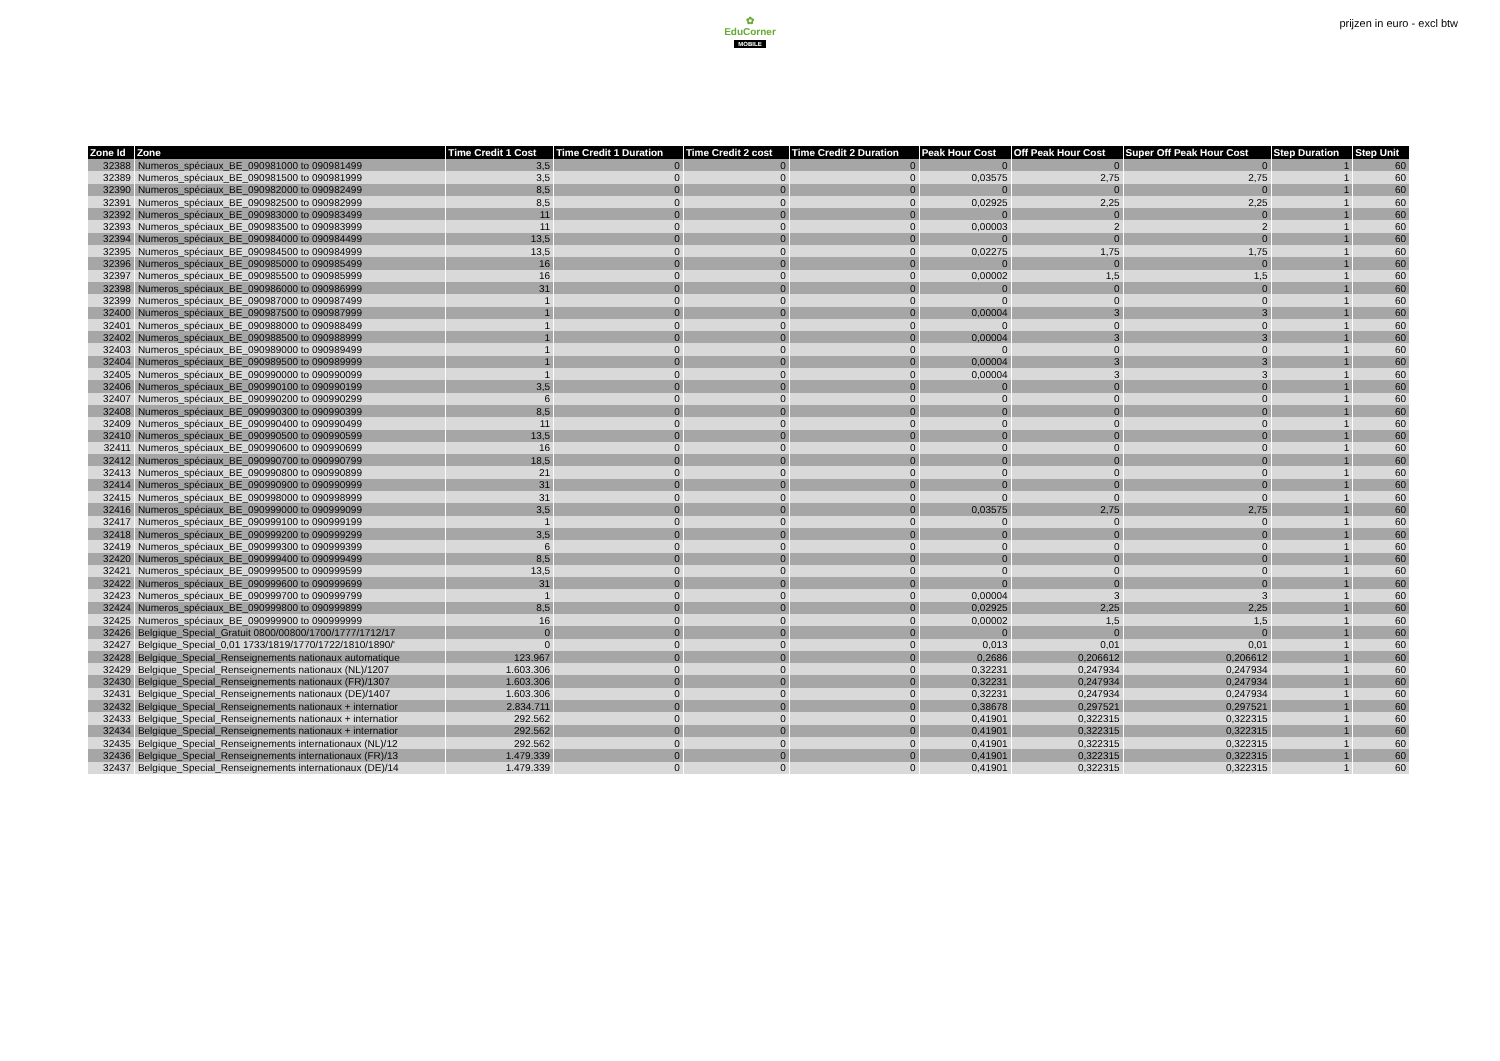✿
EduCorner
MOBILE
prijzen in euro - excl btw
| Zone Id | Zone | Time Credit 1 Cost | Time Credit 1 Duration | Time Credit 2 cost | Time Credit 2 Duration | Peak Hour Cost | Off Peak Hour Cost | Super Off Peak Hour Cost | Step Duration | Step Unit |
| --- | --- | --- | --- | --- | --- | --- | --- | --- | --- | --- |
| 32388 | Numeros_spéciaux_BE_090981000 to 090981499 | 3,5 | 0 | 0 | 0 | 0 | 0 | 0 | 1 | 60 |
| 32389 | Numeros_spéciaux_BE_090981500 to 090981999 | 3,5 | 0 | 0 | 0 | 0,03575 | 2,75 | 2,75 | 1 | 60 |
| 32390 | Numeros_spéciaux_BE_090982000 to 090982499 | 8,5 | 0 | 0 | 0 | 0 | 0 | 0 | 1 | 60 |
| 32391 | Numeros_spéciaux_BE_090982500 to 090982999 | 8,5 | 0 | 0 | 0 | 0,02925 | 2,25 | 2,25 | 1 | 60 |
| 32392 | Numeros_spéciaux_BE_090983000 to 090983499 | 11 | 0 | 0 | 0 | 0 | 0 | 0 | 1 | 60 |
| 32393 | Numeros_spéciaux_BE_090983500 to 090983999 | 11 | 0 | 0 | 0 | 0,00003 | 2 | 2 | 1 | 60 |
| 32394 | Numeros_spéciaux_BE_090984000 to 090984499 | 13,5 | 0 | 0 | 0 | 0 | 0 | 0 | 1 | 60 |
| 32395 | Numeros_spéciaux_BE_090984500 to 090984999 | 13,5 | 0 | 0 | 0 | 0,02275 | 1,75 | 1,75 | 1 | 60 |
| 32396 | Numeros_spéciaux_BE_090985000 to 090985499 | 16 | 0 | 0 | 0 | 0 | 0 | 0 | 1 | 60 |
| 32397 | Numeros_spéciaux_BE_090985500 to 090985999 | 16 | 0 | 0 | 0 | 0,00002 | 1,5 | 1,5 | 1 | 60 |
| 32398 | Numeros_spéciaux_BE_090986000 to 090986999 | 31 | 0 | 0 | 0 | 0 | 0 | 0 | 1 | 60 |
| 32399 | Numeros_spéciaux_BE_090987000 to 090987499 | 1 | 0 | 0 | 0 | 0 | 0 | 0 | 1 | 60 |
| 32400 | Numeros_spéciaux_BE_090987500 to 090987999 | 1 | 0 | 0 | 0 | 0,00004 | 3 | 3 | 1 | 60 |
| 32401 | Numeros_spéciaux_BE_090988000 to 090988499 | 1 | 0 | 0 | 0 | 0 | 0 | 0 | 1 | 60 |
| 32402 | Numeros_spéciaux_BE_090988500 to 090988999 | 1 | 0 | 0 | 0 | 0,00004 | 3 | 3 | 1 | 60 |
| 32403 | Numeros_spéciaux_BE_090989000 to 090989499 | 1 | 0 | 0 | 0 | 0 | 0 | 0 | 1 | 60 |
| 32404 | Numeros_spéciaux_BE_090989500 to 090989999 | 1 | 0 | 0 | 0 | 0,00004 | 3 | 3 | 1 | 60 |
| 32405 | Numeros_spéciaux_BE_090990000 to 090990099 | 1 | 0 | 0 | 0 | 0,00004 | 3 | 3 | 1 | 60 |
| 32406 | Numeros_spéciaux_BE_090990100 to 090990199 | 3,5 | 0 | 0 | 0 | 0 | 0 | 0 | 1 | 60 |
| 32407 | Numeros_spéciaux_BE_090990200 to 090990299 | 6 | 0 | 0 | 0 | 0 | 0 | 0 | 1 | 60 |
| 32408 | Numeros_spéciaux_BE_090990300 to 090990399 | 8,5 | 0 | 0 | 0 | 0 | 0 | 0 | 1 | 60 |
| 32409 | Numeros_spéciaux_BE_090990400 to 090990499 | 11 | 0 | 0 | 0 | 0 | 0 | 0 | 1 | 60 |
| 32410 | Numeros_spéciaux_BE_090990500 to 090990599 | 13,5 | 0 | 0 | 0 | 0 | 0 | 0 | 1 | 60 |
| 32411 | Numeros_spéciaux_BE_090990600 to 090990699 | 16 | 0 | 0 | 0 | 0 | 0 | 0 | 1 | 60 |
| 32412 | Numeros_spéciaux_BE_090990700 to 090990799 | 18,5 | 0 | 0 | 0 | 0 | 0 | 0 | 1 | 60 |
| 32413 | Numeros_spéciaux_BE_090990800 to 090990899 | 21 | 0 | 0 | 0 | 0 | 0 | 0 | 1 | 60 |
| 32414 | Numeros_spéciaux_BE_090990900 to 090990999 | 31 | 0 | 0 | 0 | 0 | 0 | 0 | 1 | 60 |
| 32415 | Numeros_spéciaux_BE_090998000 to 090998999 | 31 | 0 | 0 | 0 | 0 | 0 | 0 | 1 | 60 |
| 32416 | Numeros_spéciaux_BE_090999000 to 090999099 | 3,5 | 0 | 0 | 0 | 0,03575 | 2,75 | 2,75 | 1 | 60 |
| 32417 | Numeros_spéciaux_BE_090999100 to 090999199 | 1 | 0 | 0 | 0 | 0 | 0 | 0 | 1 | 60 |
| 32418 | Numeros_spéciaux_BE_090999200 to 090999299 | 3,5 | 0 | 0 | 0 | 0 | 0 | 0 | 1 | 60 |
| 32419 | Numeros_spéciaux_BE_090999300 to 090999399 | 6 | 0 | 0 | 0 | 0 | 0 | 0 | 1 | 60 |
| 32420 | Numeros_spéciaux_BE_090999400 to 090999499 | 8,5 | 0 | 0 | 0 | 0 | 0 | 0 | 1 | 60 |
| 32421 | Numeros_spéciaux_BE_090999500 to 090999599 | 13,5 | 0 | 0 | 0 | 0 | 0 | 0 | 1 | 60 |
| 32422 | Numeros_spéciaux_BE_090999600 to 090999699 | 31 | 0 | 0 | 0 | 0 | 0 | 0 | 1 | 60 |
| 32423 | Numeros_spéciaux_BE_090999700 to 090999799 | 1 | 0 | 0 | 0 | 0,00004 | 3 | 3 | 1 | 60 |
| 32424 | Numeros_spéciaux_BE_090999800 to 090999899 | 8,5 | 0 | 0 | 0 | 0,02925 | 2,25 | 2,25 | 1 | 60 |
| 32425 | Numeros_spéciaux_BE_090999900 to 090999999 | 16 | 0 | 0 | 0 | 0,00002 | 1,5 | 1,5 | 1 | 60 |
| 32426 | Belgique_Special_Gratuit 0800/00800/1700/1777/1712/17 | 0 | 0 | 0 | 0 | 0 | 0 | 0 | 1 | 60 |
| 32427 | Belgique_Special_0,01 1733/1819/1770/1722/1810/1890/' | 0 | 0 | 0 | 0 | 0,013 | 0,01 | 0,01 | 1 | 60 |
| 32428 | Belgique_Special_Renseignements nationaux automatique | 123.967 | 0 | 0 | 0 | 0,2686 | 0,206612 | 0,206612 | 1 | 60 |
| 32429 | Belgique_Special_Renseignements nationaux (NL)/1207 | 1.603.306 | 0 | 0 | 0 | 0,32231 | 0,247934 | 0,247934 | 1 | 60 |
| 32430 | Belgique_Special_Renseignements nationaux (FR)/1307 | 1.603.306 | 0 | 0 | 0 | 0,32231 | 0,247934 | 0,247934 | 1 | 60 |
| 32431 | Belgique_Special_Renseignements nationaux (DE)/1407 | 1.603.306 | 0 | 0 | 0 | 0,32231 | 0,247934 | 0,247934 | 1 | 60 |
| 32432 | Belgique_Special_Renseignements nationaux + internatior | 2.834.711 | 0 | 0 | 0 | 0,38678 | 0,297521 | 0,297521 | 1 | 60 |
| 32433 | Belgique_Special_Renseignements nationaux + internatior | 292.562 | 0 | 0 | 0 | 0,41901 | 0,322315 | 0,322315 | 1 | 60 |
| 32434 | Belgique_Special_Renseignements nationaux + internatior | 292.562 | 0 | 0 | 0 | 0,41901 | 0,322315 | 0,322315 | 1 | 60 |
| 32435 | Belgique_Special_Renseignements internationaux (NL)/12 | 292.562 | 0 | 0 | 0 | 0,41901 | 0,322315 | 0,322315 | 1 | 60 |
| 32436 | Belgique_Special_Renseignements internationaux (FR)/13 | 1.479.339 | 0 | 0 | 0 | 0,41901 | 0,322315 | 0,322315 | 1 | 60 |
| 32437 | Belgique_Special_Renseignements internationaux (DE)/14 | 1.479.339 | 0 | 0 | 0 | 0,41901 | 0,322315 | 0,322315 | 1 | 60 |